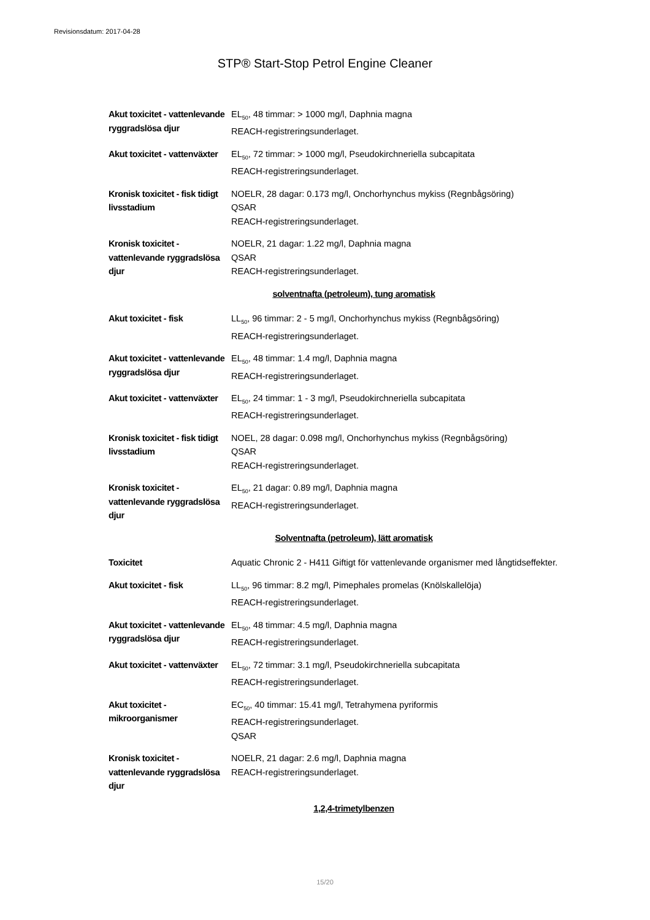Revisionsdatum: 2017-04-28
STP® Start-Stop Petrol Engine Cleaner
| Akut toxicitet - vattenlevande ryggradslösa djur | EL<sub>50</sub>, 48 timmar: > 1000 mg/l, Daphnia magna REACH-registreringsunderlaget. |
| Akut toxicitet - vattenväxter | EL<sub>50</sub>, 72 timmar: > 1000 mg/l, Pseudokirchneriella subcapitata REACH-registreringsunderlaget. |
| Kronisk toxicitet - fisk tidigt livsstadium | NOELR, 28 dagar: 0.173 mg/l, Onchorhynchus mykiss (Regnbågsöring) QSAR REACH-registreringsunderlaget. |
| Kronisk toxicitet - vattenlevande ryggradslösa djur | NOELR, 21 dagar: 1.22 mg/l, Daphnia magna QSAR REACH-registreringsunderlaget. |
| solventnafta (petroleum), tung aromatisk | |
| Akut toxicitet - fisk | LL<sub>50</sub>, 96 timmar: 2 - 5 mg/l, Onchorhynchus mykiss (Regnbågsöring) REACH-registreringsunderlaget. |
| Akut toxicitet - vattenlevande ryggradslösa djur | EL<sub>50</sub>, 48 timmar: 1.4 mg/l, Daphnia magna REACH-registreringsunderlaget. |
| Akut toxicitet - vattenväxter | EL<sub>50</sub>, 24 timmar: 1 - 3 mg/l, Pseudokirchneriella subcapitata REACH-registreringsunderlaget. |
| Kronisk toxicitet - fisk tidigt livsstadium | NOEL, 28 dagar: 0.098 mg/l, Onchorhynchus mykiss (Regnbågsöring) QSAR REACH-registreringsunderlaget. |
| Kronisk toxicitet - vattenlevande ryggradslösa djur | EL<sub>50</sub>, 21 dagar: 0.89 mg/l, Daphnia magna REACH-registreringsunderlaget. |
| Solventnafta (petroleum), lätt aromatisk | |
| Toxicitet | Aquatic Chronic 2 - H411 Giftigt för vattenlevande organismer med långtidseffekter. |
| Akut toxicitet - fisk | LL<sub>50</sub>, 96 timmar: 8.2 mg/l, Pimephales promelas (Knölskallelöja) REACH-registreringsunderlaget. |
| Akut toxicitet - vattenlevande ryggradslösa djur | EL<sub>50</sub>, 48 timmar: 4.5 mg/l, Daphnia magna REACH-registreringsunderlaget. |
| Akut toxicitet - vattenväxter | EL<sub>50</sub>, 72 timmar: 3.1 mg/l, Pseudokirchneriella subcapitata REACH-registreringsunderlaget. |
| Akut toxicitet - mikroorganismer | EC<sub>50</sub>, 40 timmar: 15.41 mg/l, Tetrahymena pyriformis REACH-registreringsunderlaget. QSAR |
| Kronisk toxicitet - vattenlevande ryggradslösa djur | NOELR, 21 dagar: 2.6 mg/l, Daphnia magna REACH-registreringsunderlaget. |
| 1,2,4-trimetylbenzen | |
15/20